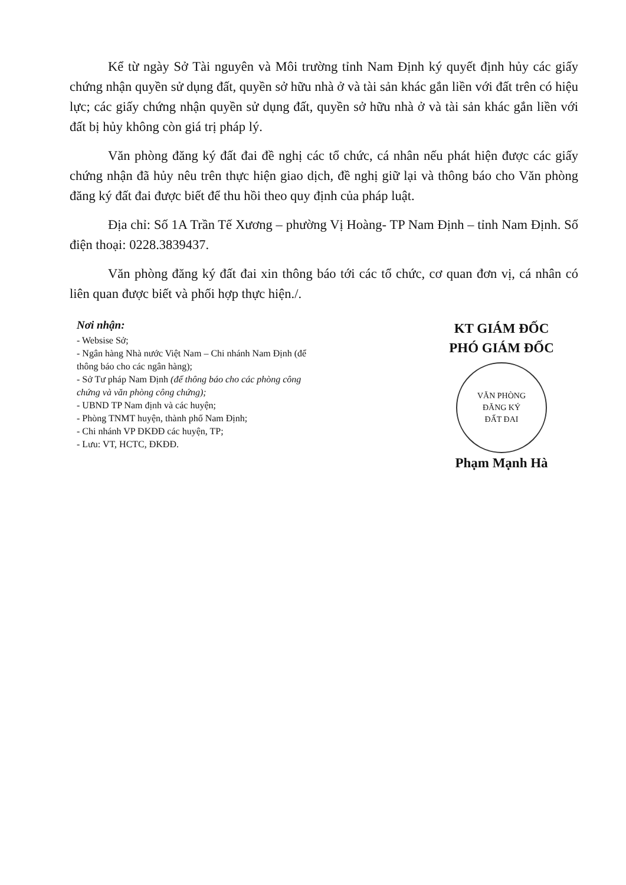Kể từ ngày Sở Tài nguyên và Môi trường tỉnh Nam Định ký quyết định hủy các giấy chứng nhận quyền sử dụng đất, quyền sở hữu nhà ở và tài sản khác gắn liền với đất trên có hiệu lực; các giấy chứng nhận quyền sử dụng đất, quyền sở hữu nhà ở và tài sản khác gắn liền với đất bị hủy không còn giá trị pháp lý.
Văn phòng đăng ký đất đai đề nghị các tổ chức, cá nhân nếu phát hiện được các giấy chứng nhận đã hủy nêu trên thực hiện giao dịch, đề nghị giữ lại và thông báo cho Văn phòng đăng ký đất đai được biết để thu hồi theo quy định của pháp luật.
Địa chỉ: Số 1A Trần Tế Xương – phường Vị Hoàng- TP Nam Định – tỉnh Nam Định. Số điện thoại: 0228.3839437.
Văn phòng đăng ký đất đai xin thông báo tới các tổ chức, cơ quan đơn vị, cá nhân có liên quan được biết và phối hợp thực hiện./.
Nơi nhận:
- Websise Sở;
- Ngân hàng Nhà nước Việt Nam – Chi nhánh Nam Định (để thông báo cho các ngân hàng);
- Sở Tư pháp Nam Định (để thông báo cho các phòng công chứng và văn phòng công chứng);
- UBND TP Nam định và các huyện;
- Phòng TNMT huyện, thành phố Nam Định;
- Chi nhánh VP ĐKĐĐ các huyện, TP;
- Lưu: VT, HCTC, ĐKĐĐ.
KT GIÁM ĐỐC
PHÓ GIÁM ĐỐC
VĂN PHÒNG
ĐĂNG KÝ
ĐẤT ĐAI
Phạm Mạnh Hà